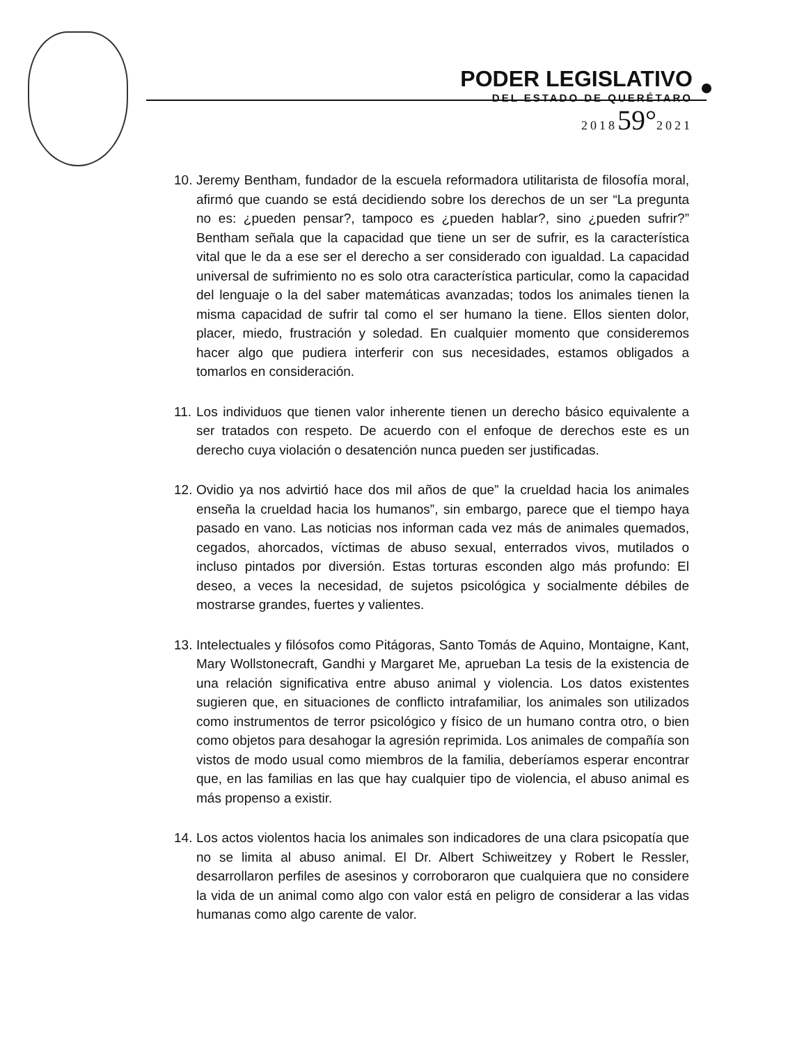PODER LEGISLATIVO
DEL ESTADO DE QUERÉTARO
201859°2021
10. Jeremy Bentham, fundador de la escuela reformadora utilitarista de filosofía moral, afirmó que cuando se está decidiendo sobre los derechos de un ser “La pregunta no es: ¿pueden pensar?, tampoco es ¿pueden hablar?, sino ¿pueden sufrir?” Bentham señala que la capacidad que tiene un ser de sufrir, es la característica vital que le da a ese ser el derecho a ser considerado con igualdad. La capacidad universal de sufrimiento no es solo otra característica particular, como la capacidad del lenguaje o la del saber matemáticas avanzadas; todos los animales tienen la misma capacidad de sufrir tal como el ser humano la tiene. Ellos sienten dolor, placer, miedo, frustración y soledad. En cualquier momento que consideremos hacer algo que pudiera interferir con sus necesidades, estamos obligados a tomarlos en consideración.
11. Los individuos que tienen valor inherente tienen un derecho básico equivalente a ser tratados con respeto. De acuerdo con el enfoque de derechos este es un derecho cuya violación o desatención nunca pueden ser justificadas.
12. Ovidio ya nos advirtió hace dos mil años de que” la crueldad hacia los animales enseña la crueldad hacia los humanos”, sin embargo, parece que el tiempo haya pasado en vano. Las noticias nos informan cada vez más de animales quemados, cegados, ahorcados, víctimas de abuso sexual, enterrados vivos, mutilados o incluso pintados por diversión. Estas torturas esconden algo más profundo: El deseo, a veces la necesidad, de sujetos psicológica y socialmente débiles de mostrarse grandes, fuertes y valientes.
13. Intelectuales y filósofos como Pitágoras, Santo Tomás de Aquino, Montaigne, Kant, Mary Wollstonecraft, Gandhi y Margaret Me, aprueban La tesis de la existencia de una relación significativa entre abuso animal y violencia. Los datos existentes sugieren que, en situaciones de conflicto intrafamiliar, los animales son utilizados como instrumentos de terror psicológico y físico de un humano contra otro, o bien como objetos para desahogar la agresión reprimida. Los animales de compañía son vistos de modo usual como miembros de la familia, deberíamos esperar encontrar que, en las familias en las que hay cualquier tipo de violencia, el abuso animal es más propenso a existir.
14. Los actos violentos hacia los animales son indicadores de una clara psicopatía que no se limita al abuso animal. El Dr. Albert Schiweitzey y Robert le Ressler, desarrollaron perfiles de asesinos y corroboraron que cualquiera que no considere la vida de un animal como algo con valor está en peligro de considerar a las vidas humanas como algo carente de valor.